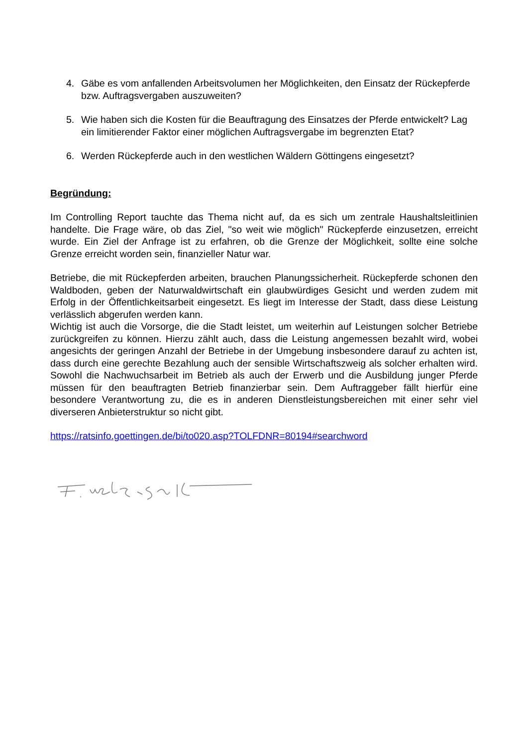4. Gäbe es vom anfallenden Arbeitsvolumen her Möglichkeiten, den Einsatz der Rückepferde bzw. Auftragsvergaben auszuweiten?
5. Wie haben sich die Kosten für die Beauftragung des Einsatzes der Pferde entwickelt? Lag ein limitierender Faktor einer möglichen Auftragsvergabe im begrenzten Etat?
6. Werden Rückepferde auch in den westlichen Wäldern Göttingens eingesetzt?
Begründung:
Im Controlling Report tauchte das Thema nicht auf, da es sich um zentrale Haushaltsleitlinien handelte. Die Frage wäre, ob das Ziel, "so weit wie möglich" Rückepferde einzusetzen, erreicht wurde. Ein Ziel der Anfrage ist zu erfahren, ob die Grenze der Möglichkeit, sollte eine solche Grenze erreicht worden sein, finanzieller Natur war.
Betriebe, die mit Rückepferden arbeiten, brauchen Planungssicherheit. Rückepferde schonen den Waldboden, geben der Naturwaldwirtschaft ein glaubwürdiges Gesicht und werden zudem mit Erfolg in der Öffentlichkeitsarbeit eingesetzt. Es liegt im Interesse der Stadt, dass diese Leistung verlässlich abgerufen werden kann.
Wichtig ist auch die Vorsorge, die die Stadt leistet, um weiterhin auf Leistungen solcher Betriebe zurückgreifen zu können. Hierzu zählt auch, dass die Leistung angemessen bezahlt wird, wobei angesichts der geringen Anzahl der Betriebe in der Umgebung insbesondere darauf zu achten ist, dass durch eine gerechte Bezahlung auch der sensible Wirtschaftszweig als solcher erhalten wird. Sowohl die Nachwuchsarbeit im Betrieb als auch der Erwerb und die Ausbildung junger Pferde müssen für den beauftragten Betrieb finanzierbar sein. Dem Auftraggeber fällt hierfür eine besondere Verantwortung zu, die es in anderen Dienstleistungsbereichen mit einer sehr viel diverseren Anbieterstruktur so nicht gibt.
https://ratsinfo.goettingen.de/bi/to020.asp?TOLFDNR=80194#searchword